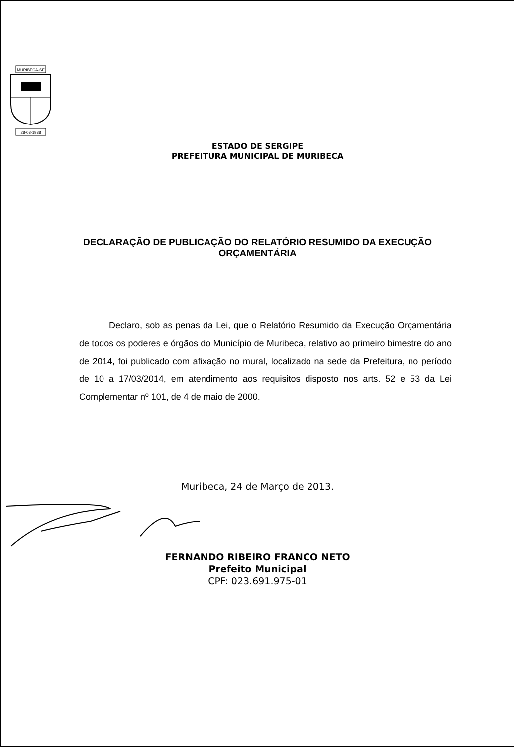MURIBECA-SE
28-03-1938
ESTADO DE SERGIPE
PREFEITURA MUNICIPAL DE MURIBECA
DECLARAÇÃO DE PUBLICAÇÃO DO RELATÓRIO RESUMIDO DA EXECUÇÃO ORÇAMENTÁRIA
Declaro, sob as penas da Lei, que o Relatório Resumido da Execução Orçamentária de todos os poderes e órgãos do Município de Muribeca, relativo ao primeiro bimestre do ano de 2014, foi publicado com afixação no mural, localizado na sede da Prefeitura, no período de 10 a 17/03/2014, em atendimento aos requisitos disposto nos arts. 52 e 53 da Lei Complementar nº 101, de 4 de maio de 2000.
Muribeca, 24 de Março de 2013.
FERNANDO RIBEIRO FRANCO NETO
Prefeito Municipal
CPF: 023.691.975-01